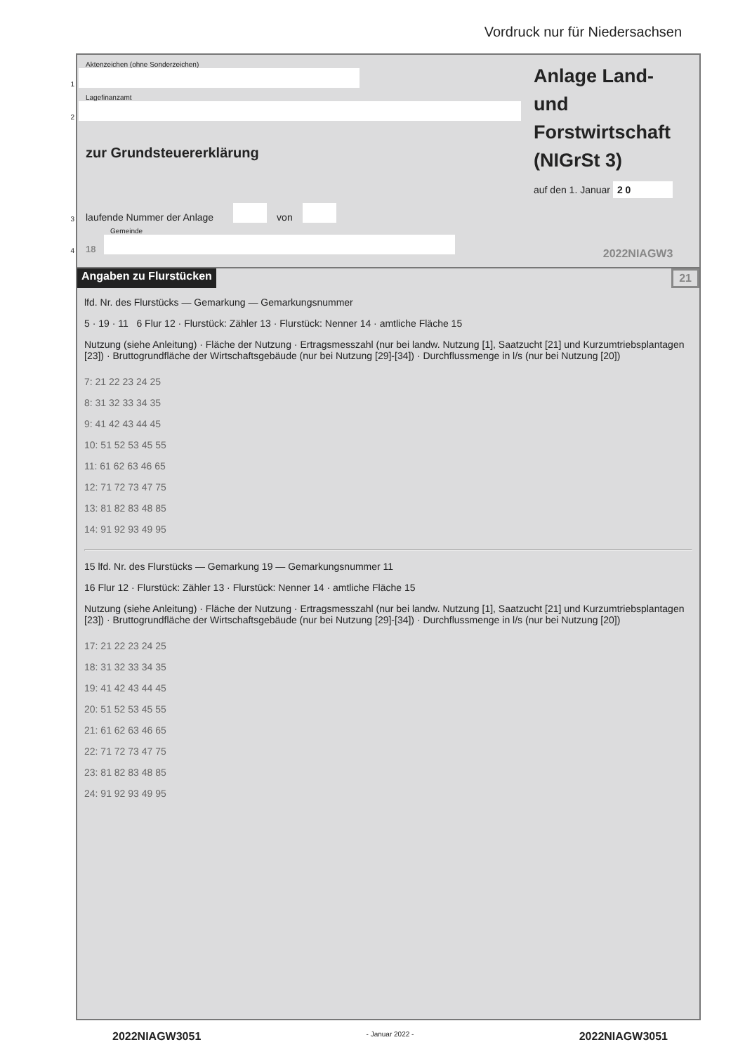Vordruck nur für Niedersachsen
Aktenzeichen (ohne Sonderzeichen)
1
Lagefinanzamt
2
zur Grundsteuererklärung
3 laufende Nummer der Anlage
von
Gemeinde
4 18
Anlage Land-
und
Forstwirtschaft
(NIGrSt 3)
auf den 1. Januar 2 0
2022NIAGW3
Angaben zu Flurstücken 21
lfd. Nr. des Flurstücks — Gemarkung — Gemarkungsnummer
5 · 19 · 11 6 Flur 12 · Flurstück: Zähler 13 · Flurstück: Nenner 14 · amtliche Fläche 15
Nutzung (siehe Anleitung) · Fläche der Nutzung · Ertragsmesszahl (nur bei landw. Nutzung [1], Saatzucht [21] und Kurzumtriebsplantagen [23]) · Bruttogrundfläche der Wirtschaftsgebäude (nur bei Nutzung [29]-[34]) · Durchflussmenge in l/s (nur bei Nutzung [20])
7: 21 22 23 24 25
8: 31 32 33 34 35
9: 41 42 43 44 45
10: 51 52 53 45 55
11: 61 62 63 46 65
12: 71 72 73 47 75
13: 81 82 83 48 85
14: 91 92 93 49 95
15 lfd. Nr. des Flurstücks — Gemarkung 19 — Gemarkungsnummer 11
16 Flur 12 · Flurstück: Zähler 13 · Flurstück: Nenner 14 · amtliche Fläche 15
Nutzung (siehe Anleitung) · Fläche der Nutzung · Ertragsmesszahl (nur bei landw. Nutzung [1], Saatzucht [21] und Kurzumtriebsplantagen [23]) · Bruttogrundfläche der Wirtschaftsgebäude (nur bei Nutzung [29]-[34]) · Durchflussmenge in l/s (nur bei Nutzung [20])
17: 21 22 23 24 25
18: 31 32 33 34 35
19: 41 42 43 44 45
20: 51 52 53 45 55
21: 61 62 63 46 65
22: 71 72 73 47 75
23: 81 82 83 48 85
24: 91 92 93 49 95
2022NIAGW3051 - Januar 2022 - 2022NIAGW3051